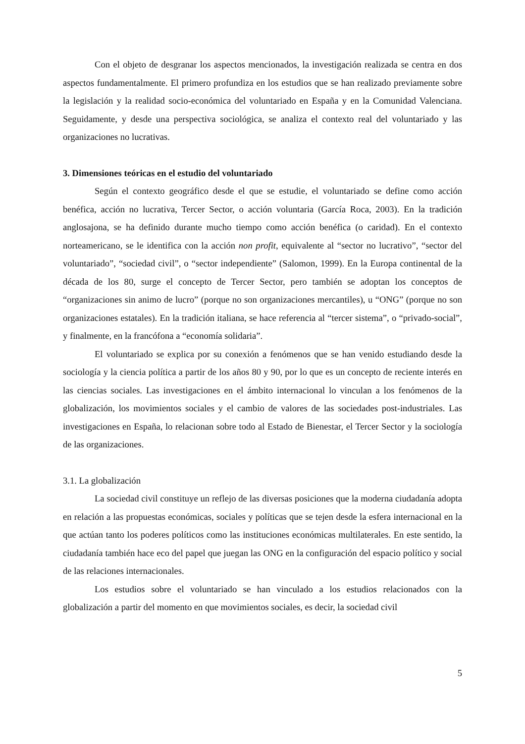Con el objeto de desgranar los aspectos mencionados, la investigación realizada se centra en dos aspectos fundamentalmente. El primero profundiza en los estudios que se han realizado previamente sobre la legislación y la realidad socio-económica del voluntariado en España y en la Comunidad Valenciana. Seguidamente, y desde una perspectiva sociológica, se analiza el contexto real del voluntariado y las organizaciones no lucrativas.
3. Dimensiones teóricas en el estudio del voluntariado
Según el contexto geográfico desde el que se estudie, el voluntariado se define como acción benéfica, acción no lucrativa, Tercer Sector, o acción voluntaria (García Roca, 2003). En la tradición anglosajona, se ha definido durante mucho tiempo como acción benéfica (o caridad). En el contexto norteamericano, se le identifica con la acción non profit, equivalente al “sector no lucrativo”, “sector del voluntariado”, “sociedad civil”, o “sector independiente” (Salomon, 1999). En la Europa continental de la década de los 80, surge el concepto de Tercer Sector, pero también se adoptan los conceptos de “organizaciones sin animo de lucro” (porque no son organizaciones mercantiles), u “ONG” (porque no son organizaciones estatales). En la tradición italiana, se hace referencia al “tercer sistema”, o “privado-social”, y finalmente, en la francófona a “economía solidaria”.
El voluntariado se explica por su conexión a fenómenos que se han venido estudiando desde la sociología y la ciencia política a partir de los años 80 y 90, por lo que es un concepto de reciente interés en las ciencias sociales. Las investigaciones en el ámbito internacional lo vinculan a los fenómenos de la globalización, los movimientos sociales y el cambio de valores de las sociedades post-industriales. Las investigaciones en España, lo relacionan sobre todo al Estado de Bienestar, el Tercer Sector y la sociología de las organizaciones.
3.1. La globalización
La sociedad civil constituye un reflejo de las diversas posiciones que la moderna ciudadanía adopta en relación a las propuestas económicas, sociales y políticas que se tejen desde la esfera internacional en la que actúan tanto los poderes políticos como las instituciones económicas multilaterales. En este sentido, la ciudadanía también hace eco del papel que juegan las ONG en la configuración del espacio político y social de las relaciones internacionales.
Los estudios sobre el voluntariado se han vinculado a los estudios relacionados con la globalización a partir del momento en que movimientos sociales, es decir, la sociedad civil
5